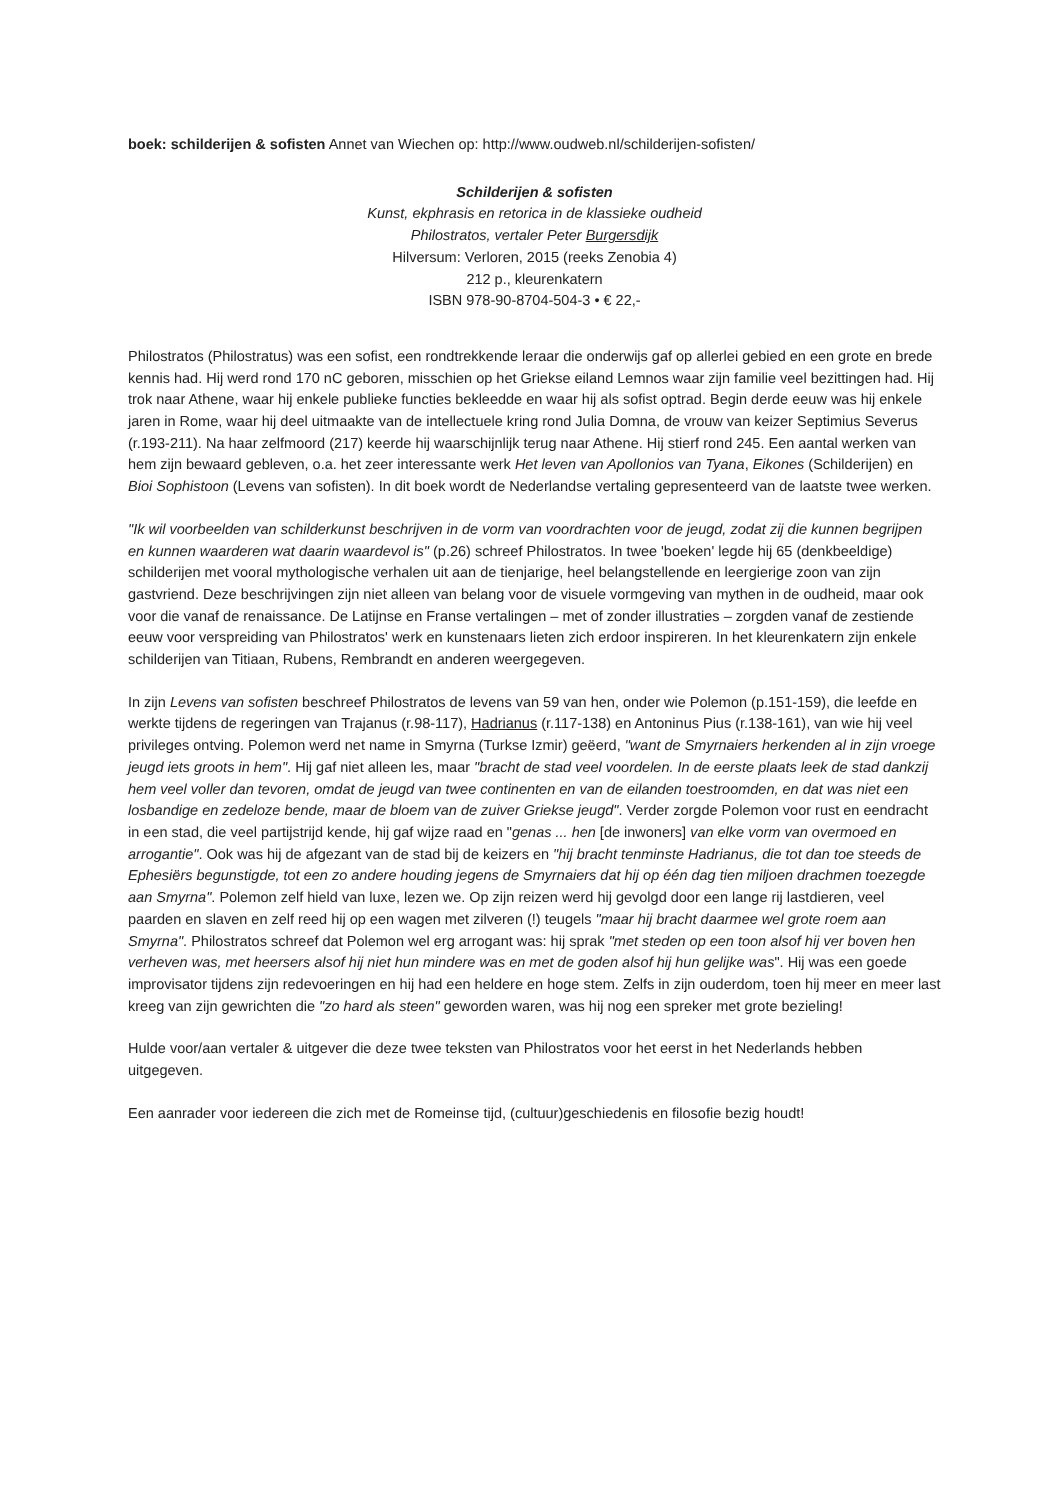boek: schilderijen & sofisten Annet van Wiechen op: http://www.oudweb.nl/schilderijen-sofisten/
Schilderijen & sofisten
Kunst, ekphrasis en retorica in de klassieke oudheid
Philostratos, vertaler Peter Burgersdijk
Hilversum: Verloren, 2015 (reeks Zenobia 4)
212 p., kleurenkatern
ISBN 978-90-8704-504-3 • € 22,-
Philostratos (Philostratus) was een sofist, een rondtrekkende leraar die onderwijs gaf op allerlei gebied en een grote en brede kennis had. Hij werd rond 170 nC geboren, misschien op het Griekse eiland Lemnos waar zijn familie veel bezittingen had. Hij trok naar Athene, waar hij enkele publieke functies bekleedde en waar hij als sofist optrad. Begin derde eeuw was hij enkele jaren in Rome, waar hij deel uitmaakte van de intellectuele kring rond Julia Domna, de vrouw van keizer Septimius Severus (r.193-211). Na haar zelfmoord (217) keerde hij waarschijnlijk terug naar Athene. Hij stierf rond 245. Een aantal werken van hem zijn bewaard gebleven, o.a. het zeer interessante werk Het leven van Apollonios van Tyana, Eikones (Schilderijen) en Bioi Sophistoon (Levens van sofisten). In dit boek wordt de Nederlandse vertaling gepresenteerd van de laatste twee werken.
"Ik wil voorbeelden van schilderkunst beschrijven in de vorm van voordrachten voor de jeugd, zodat zij die kunnen begrijpen en kunnen waarderen wat daarin waardevol is" (p.26) schreef Philostratos. In twee 'boeken' legde hij 65 (denkbeeldige) schilderijen met vooral mythologische verhalen uit aan de tienjarige, heel belangstellende en leergierige zoon van zijn gastvriend. Deze beschrijvingen zijn niet alleen van belang voor de visuele vormgeving van mythen in de oudheid, maar ook voor die vanaf de renaissance. De Latijnse en Franse vertalingen – met of zonder illustraties – zorgden vanaf de zestiende eeuw voor verspreiding van Philostratos' werk en kunstenaars lieten zich erdoor inspireren. In het kleurenkatern zijn enkele schilderijen van Titiaan, Rubens, Rembrandt en anderen weergegeven.
In zijn Levens van sofisten beschreef Philostratos de levens van 59 van hen, onder wie Polemon (p.151-159), die leefde en werkte tijdens de regeringen van Trajanus (r.98-117), Hadrianus (r.117-138) en Antoninus Pius (r.138-161), van wie hij veel privileges ontving. Polemon werd net name in Smyrna (Turkse Izmir) geëerd, "want de Smyrnaiers herkenden al in zijn vroege jeugd iets groots in hem". Hij gaf niet alleen les, maar "bracht de stad veel voordelen. In de eerste plaats leek de stad dankzij hem veel voller dan tevoren, omdat de jeugd van twee continenten en van de eilanden toestroomden, en dat was niet een losbandige en zedeloze bende, maar de bloem van de zuiver Griekse jeugd". Verder zorgde Polemon voor rust en eendracht in een stad, die veel partijstrijd kende, hij gaf wijze raad en "genas ... hen [de inwoners] van elke vorm van overmoed en arrogantie". Ook was hij de afgezant van de stad bij de keizers en "hij bracht tenminste Hadrianus, die tot dan toe steeds de Ephesiërs begunstigde, tot een zo andere houding jegens de Smyrnaiers dat hij op één dag tien miljoen drachmen toezegde aan Smyrna". Polemon zelf hield van luxe, lezen we. Op zijn reizen werd hij gevolgd door een lange rij lastdieren, veel paarden en slaven en zelf reed hij op een wagen met zilveren (!) teugels "maar hij bracht daarmee wel grote roem aan Smyrna". Philostratos schreef dat Polemon wel erg arrogant was: hij sprak "met steden op een toon alsof hij ver boven hen verheven was, met heersers alsof hij niet hun mindere was en met de goden alsof hij hun gelijke was". Hij was een goede improvisator tijdens zijn redevoeringen en hij had een heldere en hoge stem. Zelfs in zijn ouderdom, toen hij meer en meer last kreeg van zijn gewrichten die "zo hard als steen" geworden waren, was hij nog een spreker met grote bezieling!
Hulde voor/aan vertaler & uitgever die deze twee teksten van Philostratos voor het eerst in het Nederlands hebben uitgegeven.
Een aanrader voor iedereen die zich met de Romeinse tijd, (cultuur)geschiedenis en filosofie bezig houdt!